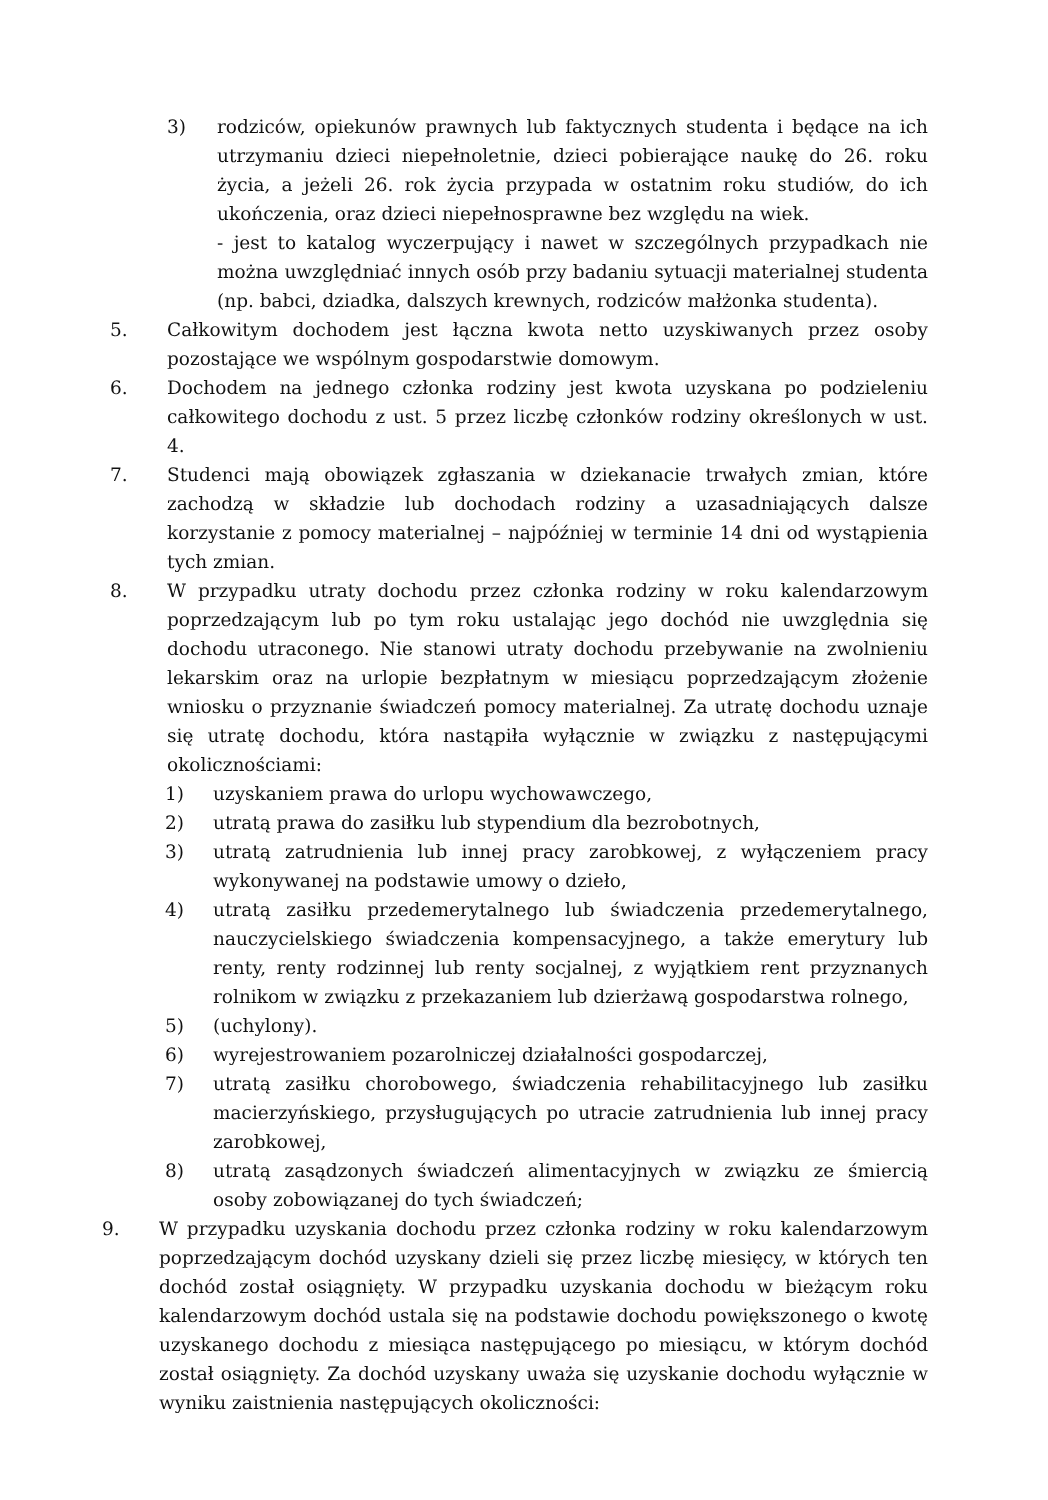3) rodziców, opiekunów prawnych lub faktycznych studenta i będące na ich utrzymaniu dzieci niepełnoletnie, dzieci pobierające naukę do 26. roku życia, a jeżeli 26. rok życia przypada w ostatnim roku studiów, do ich ukończenia, oraz dzieci niepełnosprawne bez względu na wiek.
- jest to katalog wyczerpujący i nawet w szczególnych przypadkach nie można uwzględniać innych osób przy badaniu sytuacji materialnej studenta (np. babci, dziadka, dalszych krewnych, rodziców małżonka studenta).
5. Całkowitym dochodem jest łączna kwota netto uzyskiwanych przez osoby pozostające we wspólnym gospodarstwie domowym.
6. Dochodem na jednego członka rodziny jest kwota uzyskana po podzieleniu całkowitego dochodu z ust. 5 przez liczbę członków rodziny określonych w ust. 4.
7. Studenci mają obowiązek zgłaszania w dziekanacie trwałych zmian, które zachodzą w składzie lub dochodach rodziny a uzasadniających dalsze korzystanie z pomocy materialnej – najpóźniej w terminie 14 dni od wystąpienia tych zmian.
8. W przypadku utraty dochodu przez członka rodziny w roku kalendarzowym poprzedzającym lub po tym roku ustalając jego dochód nie uwzględnia się dochodu utraconego. Nie stanowi utraty dochodu przebywanie na zwolnieniu lekarskim oraz na urlopie bezpłatnym w miesiącu poprzedzającym złożenie wniosku o przyznanie świadczeń pomocy materialnej. Za utratę dochodu uznaje się utratę dochodu, która nastąpiła wyłącznie w związku z następującymi okolicznościami:
1) uzyskaniem prawa do urlopu wychowawczego,
2) utratą prawa do zasiłku lub stypendium dla bezrobotnych,
3) utratą zatrudnienia lub innej pracy zarobkowej, z wyłączeniem pracy wykonywanej na podstawie umowy o dzieło,
4) utratą zasiłku przedemerytalnego lub świadczenia przedemerytalnego, nauczycielskiego świadczenia kompensacyjnego, a także emerytury lub renty, renty rodzinnej lub renty socjalnej, z wyjątkiem rent przyznanych rolnikom w związku z przekazaniem lub dzierżawą gospodarstwa rolnego,
5) (uchylony).
6) wyrejestrowaniem pozarolniczej działalności gospodarczej,
7) utratą zasiłku chorobowego, świadczenia rehabilitacyjnego lub zasiłku macierzyńskiego, przysługujących po utracie zatrudnienia lub innej pracy zarobkowej,
8) utratą zasądzonych świadczeń alimentacyjnych w związku ze śmiercią osoby zobowiązanej do tych świadczeń;
9. W przypadku uzyskania dochodu przez członka rodziny w roku kalendarzowym poprzedzającym dochód uzyskany dzieli się przez liczbę miesięcy, w których ten dochód został osiągnięty. W przypadku uzyskania dochodu w bieżącym roku kalendarzowym dochód ustala się na podstawie dochodu powiększonego o kwotę uzyskanego dochodu z miesiąca następującego po miesiącu, w którym dochód został osiągnięty. Za dochód uzyskany uważa się uzyskanie dochodu wyłącznie w wyniku zaistnienia następujących okoliczności: